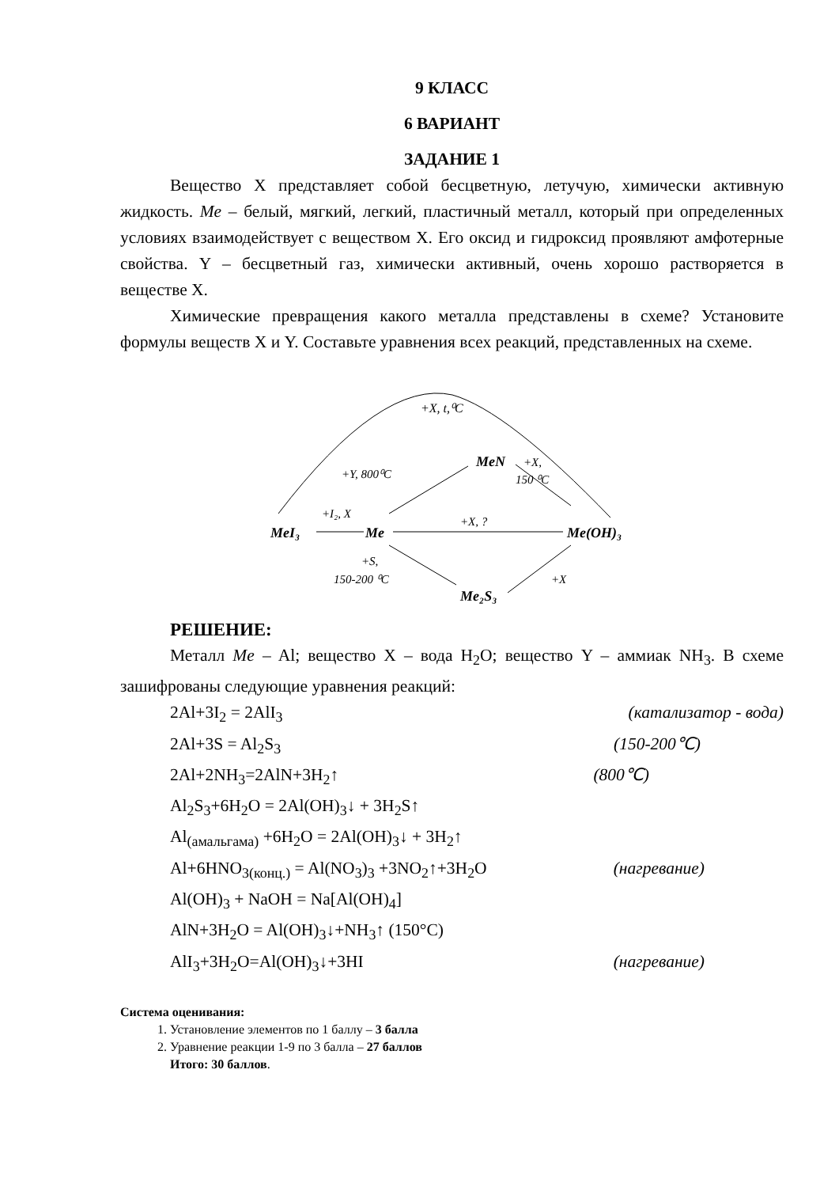9 КЛАСС
6 ВАРИАНТ
ЗАДАНИЕ 1
Вещество X представляет собой бесцветную, летучую, химически активную жидкость. Me – белый, мягкий, легкий, пластичный металл, который при определенных условиях взаимодействует с веществом X. Его оксид и гидроксид проявляют амфотерные свойства. Y – бесцветный газ, химически активный, очень хорошо растворяется в веществе X.
Химические превращения какого металла представлены в схеме? Установите формулы веществ X и Y. Составьте уравнения всех реакций, представленных на схеме.
+X, t,⁰C
MeI₃
Me
Me(OH)₃
MeN
Me₂S₃
+I₂, X
+X, ?
+Y, 800⁰C
+X,
150 ⁰C
+S,
150-200 ⁰C
+X
РЕШЕНИЕ:
Металл Me – Al; вещество X – вода H<sub>2</sub>O; вещество Y – аммиак NH<sub>3</sub>. В схеме зашифрованы следующие уравнения реакций:
2Al+3I<sub>2</sub> = 2AlI<sub>3</sub> (катализатор - вода)
2Al+3S = Al<sub>2</sub>S<sub>3</sub> (150-200℃)
2Al+2NH<sub>3</sub>=2AlN+3H<sub>2</sub>↑ (800℃)
Al<sub>2</sub>S<sub>3</sub>+6H<sub>2</sub>O = 2Al(OH)<sub>3</sub>↓ + 3H<sub>2</sub>S↑
Al<sub>(амальгама)</sub> +6H<sub>2</sub>O = 2Al(OH)<sub>3</sub>↓ + 3H<sub>2</sub>↑
Al+6HNO<sub>3(конц.)</sub> = Al(NO<sub>3</sub>)<sub>3</sub> +3NO<sub>2</sub>↑+3H<sub>2</sub>O (нагревание)
Al(OH)<sub>3</sub> + NaOH = Na[Al(OH)<sub>4</sub>]
AlN+3H<sub>2</sub>O = Al(OH)<sub>3</sub>↓+NH<sub>3</sub>↑ (150°C)
AlI<sub>3</sub>+3H<sub>2</sub>O=Al(OH)<sub>3</sub>↓+3HI (нагревание)
Система оценивания:
1. Установление элементов по 1 баллу – 3 балла
2. Уравнение реакции 1-9 по 3 балла – 27 баллов
Итого: 30 баллов.